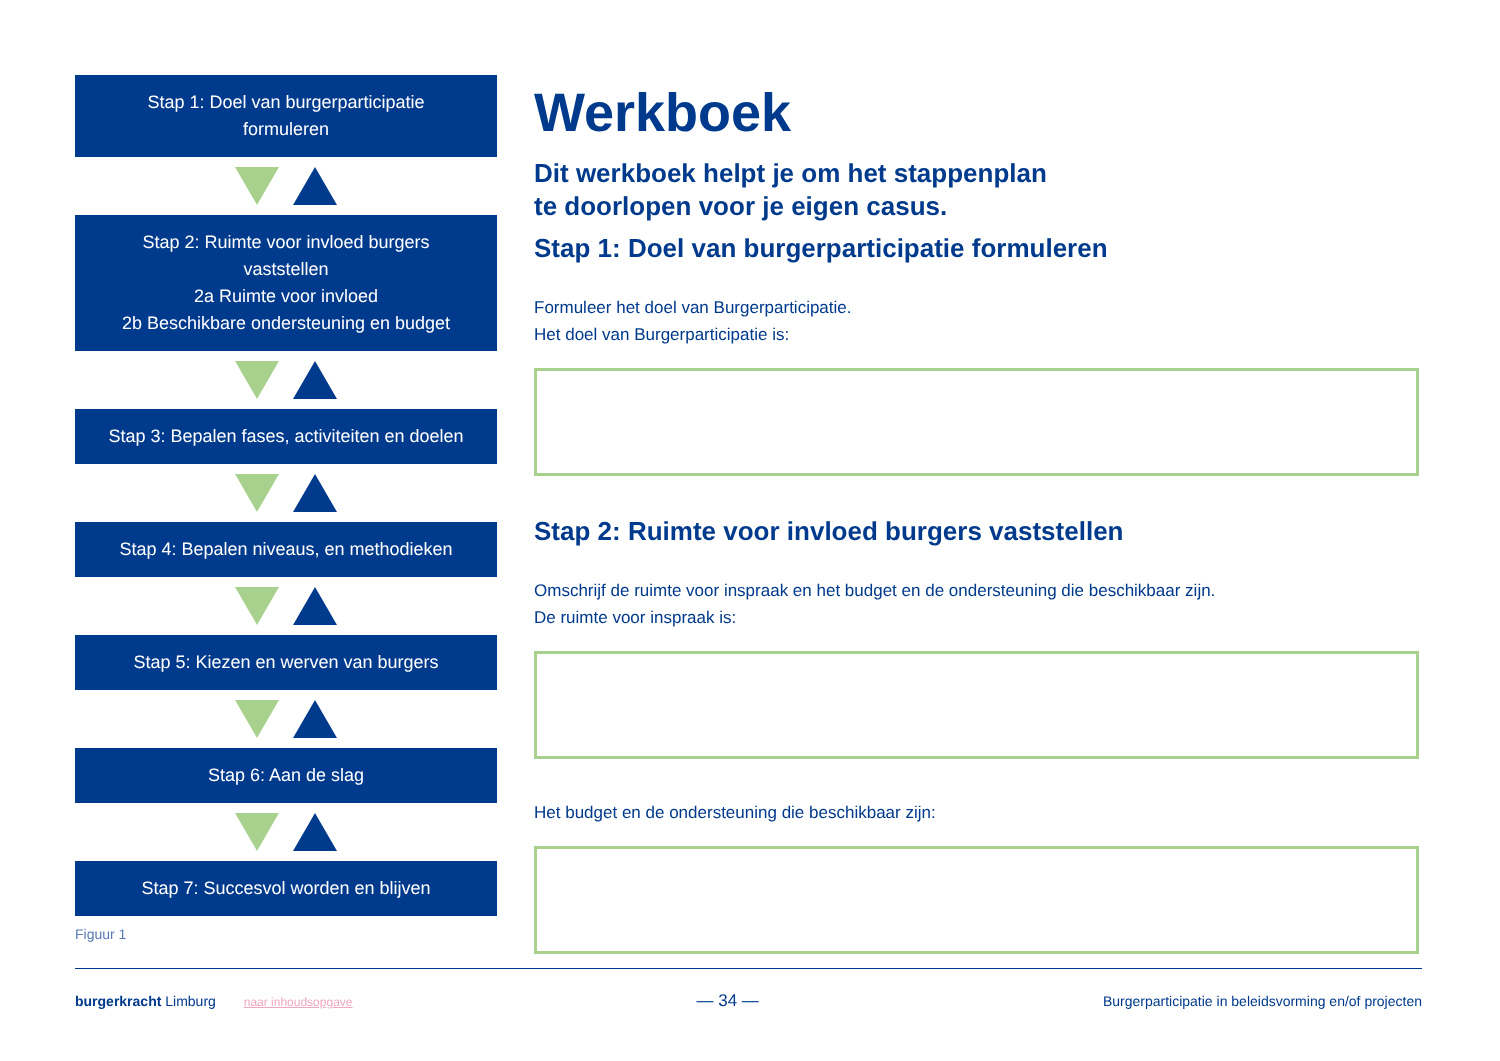Stap 1: Doel van burgerparticipatie
formuleren
Stap 2: Ruimte voor invloed burgers
vaststellen
2a Ruimte voor invloed
2b Beschikbare ondersteuning en budget
Stap 3: Bepalen fases, activiteiten en doelen
Stap 4: Bepalen niveaus, en methodieken
Stap 5: Kiezen en werven van burgers
Stap 6: Aan de slag
Stap 7: Succesvol worden en blijven
Figuur 1
Werkboek
Dit werkboek helpt je om het stappenplan
te doorlopen voor je eigen casus.
Stap 1: Doel van burgerparticipatie formuleren
Formuleer het doel van Burgerparticipatie.
Het doel van Burgerparticipatie is:
Stap 2: Ruimte voor invloed burgers vaststellen
Omschrijf de ruimte voor inspraak en het budget en de ondersteuning die beschikbaar zijn.
De ruimte voor inspraak is:
Het budget en de ondersteuning die beschikbaar zijn:
burgerkracht Limburg naar inhoudsopgave
— 34 —
Burgerparticipatie in beleidsvorming en/of projecten